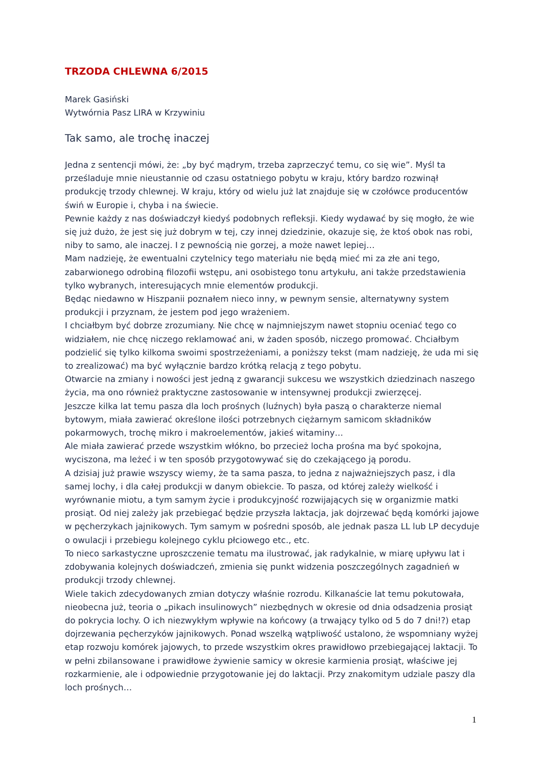TRZODA CHLEWNA 6/2015
Marek Gasiński
Wytwórnia Pasz LIRA w Krzywiniu
Tak samo, ale trochę inaczej
Jedna z sentencji mówi, że: „by być mądrym, trzeba zaprzeczyć temu, co się wie”. Myśl ta prześladuje mnie nieustannie od czasu ostatniego pobytu w kraju, który bardzo rozwinął produkcję trzody chlewnej. W kraju, który od wielu już lat znajduje się w czołówce producentów świń w Europie i, chyba i na świecie.
Pewnie każdy z nas doświadczył kiedyś podobnych refleksji. Kiedy wydawać by się mogło, że wie się już dużo, że jest się już dobrym w tej, czy innej dziedzinie, okazuje się, że ktoś obok nas robi, niby to samo, ale inaczej. I z pewnością nie gorzej, a może nawet lepiej…
Mam nadzieję, że ewentualni czytelnicy tego materiału nie będą mieć mi za złe ani tego, zabarwionego odrobiną filozofii wstępu, ani osobistego tonu artykułu, ani także przedstawienia tylko wybranych, interesujących mnie elementów produkcji.
Będąc niedawno w Hiszpanii poznałem nieco inny, w pewnym sensie, alternatywny system produkcji i przyznam, że jestem pod jego wrażeniem.
I chciałbym być dobrze zrozumiany. Nie chcę w najmniejszym nawet stopniu oceniać tego co widziałem, nie chcę niczego reklamować ani, w żaden sposób, niczego promować. Chciałbym podzielić się tylko kilkoma swoimi spostrzeżeniami, a poniższy tekst (mam nadzieję, że uda mi się to zrealizować) ma być wyłącznie bardzo krótką relacją z tego pobytu.
Otwarcie na zmiany i nowości jest jedną z gwarancji sukcesu we wszystkich dziedzinach naszego życia, ma ono również praktyczne zastosowanie w intensywnej produkcji zwierzęcej.
Jeszcze kilka lat temu pasza dla loch prośnych (luźnych) była paszą o charakterze niemal bytowym, miała zawierać określone ilości potrzebnych ciężarnym samicom składników pokarmowych, trochę mikro i makroelementów, jakieś witaminy…
Ale miała zawierać przede wszystkim włókno, bo przecież locha prośna ma być spokojna, wyciszona, ma leżeć i w ten sposób przygotowywać się do czekającego ją porodu.
A dzisiaj już prawie wszyscy wiemy, że ta sama pasza, to jedna z najważniejszych pasz, i dla samej lochy, i dla całej produkcji w danym obiekcie. To pasza, od której zależy wielkość i wyrównanie miotu, a tym samym życie i produkcyjność rozwijających się w organizmie matki prosiąt. Od niej zależy jak przebiegać będzie przyszła laktacja, jak dojrzewać będą komórki jajowe w pęcherzykach jajnikowych. Tym samym w pośredni sposób, ale jednak pasza LL lub LP decyduje o owulacji i przebiegu kolejnego cyklu płciowego etc., etc.
To nieco sarkastyczne uproszczenie tematu ma ilustrować, jak radykalnie, w miarę upływu lat i zdobywania kolejnych doświadczeń, zmienia się punkt widzenia poszczególnych zagadnień w produkcji trzody chlewnej.
Wiele takich zdecydowanych zmian dotyczy właśnie rozrodu. Kilkanaście lat temu pokutowała, nieobecna już, teoria o „pikach insulinowych” niezbędnych w okresie od dnia odsadzenia prosiąt do pokrycia lochy. O ich niezwykłym wpływie na końcowy (a trwający tylko od 5 do 7 dni!?) etap dojrzewania pęcherzyków jajnikowych. Ponad wszelką wątpliwość ustalono, że wspomniany wyżej etap rozwoju komórek jajowych, to przede wszystkim okres prawidłowo przebiegającej laktacji. To w pełni zbilansowane i prawidłowe żywienie samicy w okresie karmienia prosiąt, właściwe jej rozkarmienie, ale i odpowiednie przygotowanie jej do laktacji. Przy znakomitym udziale paszy dla loch prośnych…
1